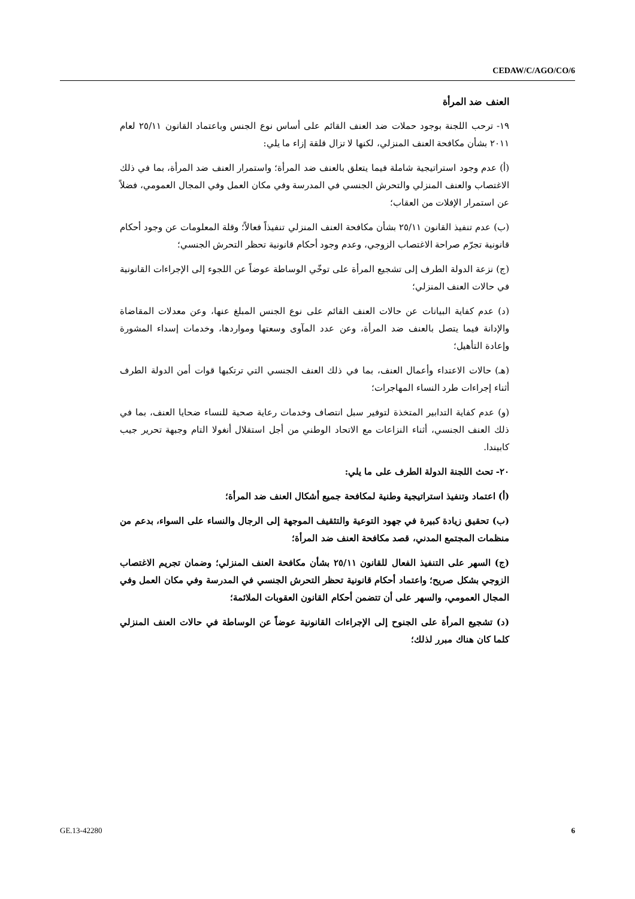CEDAW/C/AGO/CO/6
العنف ضد المرأة
١٩- ترحب اللجنة بوجود حملات ضد العنف القائم على أساس نوع الجنس وباعتماد القانون ٢٥/١١ لعام ٢٠١١ بشأن مكافحة العنف المنزلي، لكنها لا تزال قلقة إزاء ما يلي:
(أ) عدم وجود استراتيجية شاملة فيما يتعلق بالعنف ضد المرأة؛ واستمرار العنف ضد المرأة، بما في ذلك الاغتصاب والعنف المنزلي والتحرش الجنسي في المدرسة وفي مكان العمل وفي المجال العمومي، فضلاً عن استمرار الإفلات من العقاب؛
(ب) عدم تنفيذ القانون ٢٥/١١ بشأن مكافحة العنف المنزلي تنفيذاً فعالاً؛ وقلة المعلومات عن وجود أحكام قانونية تجرّم صراحة الاغتصاب الزوجي، وعدم وجود أحكام قانونية تحظر التحرش الجنسي؛
(ج) نزعة الدولة الطرف إلى تشجيع المرأة على توخّي الوساطة عوضاً عن اللجوء إلى الإجراءات القانونية في حالات العنف المنزلي؛
(د) عدم كفاية البيانات عن حالات العنف القائم على نوع الجنس المبلغ عنها، وعن معدلات المقاضاة والإدانة فيما يتصل بالعنف ضد المرأة، وعن عدد المآوى وسعتها ومواردها، وخدمات إسداء المشورة وإعادة التأهيل؛
(هـ) حالات الاعتداء وأعمال العنف، بما في ذلك العنف الجنسي التي ترتكبها قوات أمن الدولة الطرف أثناء إجراءات طرد النساء المهاجرات؛
(و) عدم كفاية التدابير المتخذة لتوفير سبل انتصاف وخدمات رعاية صحية للنساء ضحايا العنف، بما في ذلك العنف الجنسي، أثناء النزاعات مع الاتحاد الوطني من أجل استقلال أنغولا التام وجبهة تحرير جيب كابيندا.
٢٠- تحث اللجنة الدولة الطرف على ما يلي:
(أ) اعتماد وتنفيذ استراتيجية وطنية لمكافحة جميع أشكال العنف ضد المرأة؛
(ب) تحقيق زيادة كبيرة في جهود التوعية والتثقيف الموجهة إلى الرجال والنساء على السواء، بدعم من منظمات المجتمع المدني، قصد مكافحة العنف ضد المرأة؛
(ج) السهر على التنفيذ الفعال للقانون ٢٥/١١ بشأن مكافحة العنف المنزلي؛ وضمان تجريم الاغتصاب الزوجي بشكل صريح؛ واعتماد أحكام قانونية تحظر التحرش الجنسي في المدرسة وفي مكان العمل وفي المجال العمومي، والسهر على أن تتضمن أحكام القانون العقوبات الملائمة؛
(د) تشجيع المرأة على الجنوح إلى الإجراءات القانونية عوضاً عن الوساطة في حالات العنف المنزلي كلما كان هناك مبرر لذلك؛
GE.13-42280 6